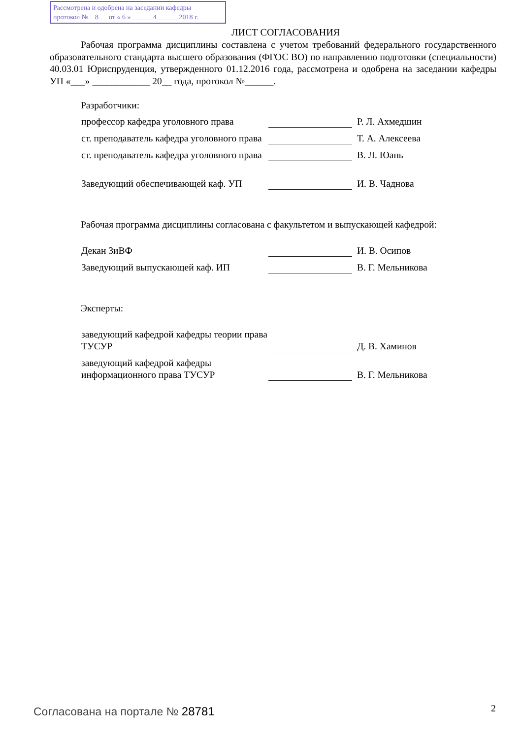Рассмотрена и одобрена на заседании кафедры
протокол № 8 от « 6 » ______4______ 2018 г.
ЛИСТ СОГЛАСОВАНИЯ
Рабочая программа дисциплины составлена с учетом требований федерального государственного образовательного стандарта высшего образования (ФГОС ВО) по направлению подготовки (специальности) 40.03.01 Юриспруденция, утвержденного 01.12.2016 года, рассмотрена и одобрена на заседании кафедры УП «___» ____________ 20__ года, протокол №______.
Разработчики:
профессор кафедра уголовного права
Р. Л. Ахмедшин
ст. преподаватель кафедра уголовного права
Т. А. Алексеева
ст. преподаватель кафедра уголовного права
В. Л. Юань
Заведующий обеспечивающей каф. УП
И. В. Чаднова
Рабочая программа дисциплины согласована с факультетом и выпускающей кафедрой:
Декан ЗиВФ
И. В. Осипов
Заведующий выпускающей каф. ИП
В. Г. Мельникова
Эксперты:
заведующий кафедрой кафедры теории права ТУСУР
Д. В. Хаминов
заведующий кафедрой кафедры информационного права ТУСУР
В. Г. Мельникова
Согласована на портале № 28781 2